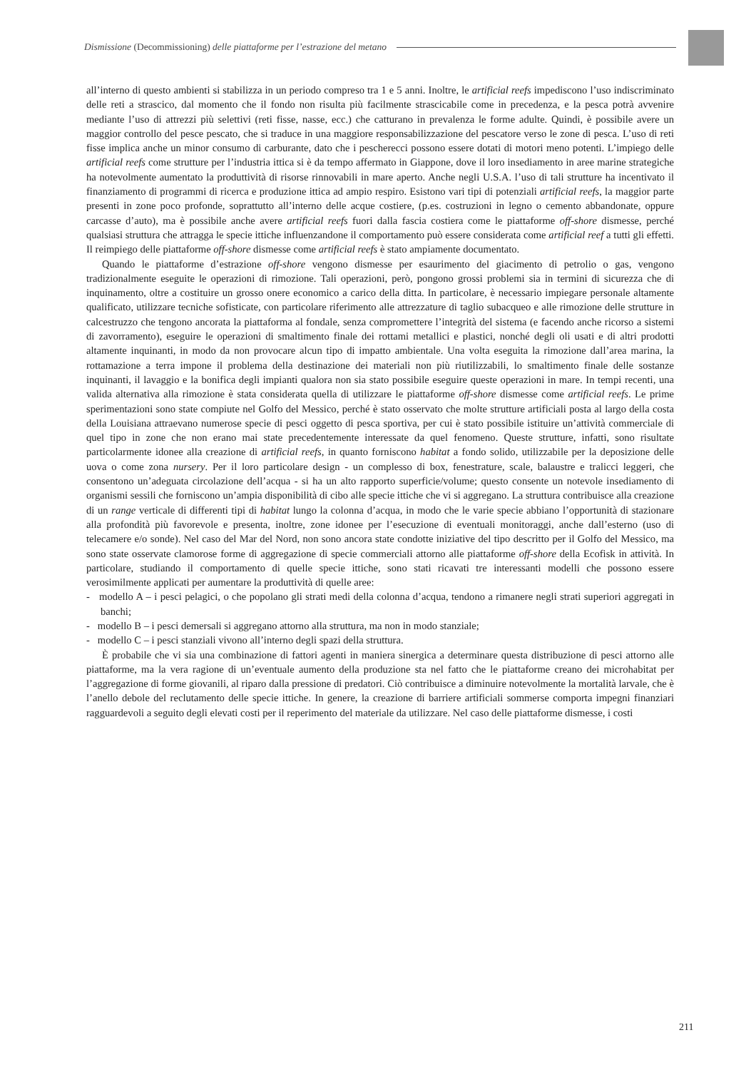Dismissione (Decommissioning) delle piattaforme per l’estrazione del metano
all’interno di questo ambienti si stabilizza in un periodo compreso tra 1 e 5 anni. Inoltre, le artificial reefs impediscono l’uso indiscriminato delle reti a strascico, dal momento che il fondo non risulta più facilmente strascicabile come in precedenza, e la pesca potrà avvenire mediante l’uso di attrezzi più selettivi (reti fisse, nasse, ecc.) che catturano in prevalenza le forme adulte. Quindi, è possibile avere un maggior controllo del pesce pescato, che si traduce in una maggiore responsabilizzazione del pescatore verso le zone di pesca. L’uso di reti fisse implica anche un minor consumo di carburante, dato che i pescherecci possono essere dotati di motori meno potenti. L’impiego delle artificial reefs come strutture per l’industria ittica si è da tempo affermato in Giappone, dove il loro insediamento in aree marine strategiche ha notevolmente aumentato la produttività di risorse rinnovabili in mare aperto. Anche negli U.S.A. l’uso di tali strutture ha incentivato il finanziamento di programmi di ricerca e produzione ittica ad ampio respiro. Esistono vari tipi di potenziali artificial reefs, la maggior parte presenti in zone poco profonde, soprattutto all’interno delle acque costiere, (p.es. costruzioni in legno o cemento abbandonate, oppure carcasse d’auto), ma è possibile anche avere artificial reefs fuori dalla fascia costiera come le piattaforme off-shore dismesse, perché qualsiasi struttura che attragga le specie ittiche influenzandone il comportamento può essere considerata come artificial reef a tutti gli effetti. Il reimpiego delle piattaforme off-shore dismesse come artificial reefs è stato ampiamente documentato.
Quando le piattaforme d’estrazione off-shore vengono dismesse per esaurimento del giacimento di petrolio o gas, vengono tradizionalmente eseguite le operazioni di rimozione. Tali operazioni, però, pongono grossi problemi sia in termini di sicurezza che di inquinamento, oltre a costituire un grosso onere economico a carico della ditta. In particolare, è necessario impiegare personale altamente qualificato, utilizzare tecniche sofisticate, con particolare riferimento alle attrezzature di taglio subacqueo e alle rimozione delle strutture in calcestruzzo che tengono ancorata la piattaforma al fondale, senza compromettere l’integrità del sistema (e facendo anche ricorso a sistemi di zavorramento), eseguire le operazioni di smaltimento finale dei rottami metallici e plastici, nonché degli oli usati e di altri prodotti altamente inquinanti, in modo da non provocare alcun tipo di impatto ambientale. Una volta eseguita la rimozione dall’area marina, la rottamazione a terra impone il problema della destinazione dei materiali non più riutilizzabili, lo smaltimento finale delle sostanze inquinanti, il lavaggio e la bonifica degli impianti qualora non sia stato possibile eseguire queste operazioni in mare. In tempi recenti, una valida alternativa alla rimozione è stata considerata quella di utilizzare le piattaforme off-shore dismesse come artificial reefs. Le prime sperimentazioni sono state compiute nel Golfo del Messico, perché è stato osservato che molte strutture artificiali posta al largo della costa della Louisiana attraevano numerose specie di pesci oggetto di pesca sportiva, per cui è stato possibile istituire un’attività commerciale di quel tipo in zone che non erano mai state precedentemente interessate da quel fenomeno. Queste strutture, infatti, sono risultate particolarmente idonee alla creazione di artificial reefs, in quanto forniscono habitat a fondo solido, utilizzabile per la deposizione delle uova o come zona nursery. Per il loro particolare design - un complesso di box, fenestrature, scale, balaustre e tralicci leggeri, che consentono un’adeguata circolazione dell’acqua - si ha un alto rapporto superficie/volume; questo consente un notevole insediamento di organismi sessili che forniscono un’ampia disponibilità di cibo alle specie ittiche che vi si aggregano. La struttura contribuisce alla creazione di un range verticale di differenti tipi di habitat lungo la colonna d’acqua, in modo che le varie specie abbiano l’opportunità di stazionare alla profondità più favorevole e presenta, inoltre, zone idonee per l’esecuzione di eventuali monitoraggi, anche dall’esterno (uso di telecamere e/o sonde). Nel caso del Mar del Nord, non sono ancora state condotte iniziative del tipo descritto per il Golfo del Messico, ma sono state osservate clamorose forme di aggregazione di specie commerciali attorno alle piattaforme off-shore della Ecofisk in attività. In particolare, studiando il comportamento di quelle specie ittiche, sono stati ricavati tre interessanti modelli che possono essere verosimilmente applicati per aumentare la produttività di quelle aree:
- modello A – i pesci pelagici, o che popolano gli strati medi della colonna d’acqua, tendono a rimanere negli strati superiori aggregati in banchi;
- modello B – i pesci demersali si aggregano attorno alla struttura, ma non in modo stanziale;
- modello C – i pesci stanziali vivono all’interno degli spazi della struttura.
È probabile che vi sia una combinazione di fattori agenti in maniera sinergica a determinare questa distribuzione di pesci attorno alle piattaforme, ma la vera ragione di un’eventuale aumento della produzione sta nel fatto che le piattaforme creano dei microhabitat per l’aggregazione di forme giovanili, al riparo dalla pressione di predatori. Ciò contribuisce a diminuire notevolmente la mortalità larvale, che è l’anello debole del reclutamento delle specie ittiche. In genere, la creazione di barriere artificiali sommerse comporta impegni finanziari ragguardevoli a seguito degli elevati costi per il reperimento del materiale da utilizzare. Nel caso delle piattaforme dismesse, i costi
211